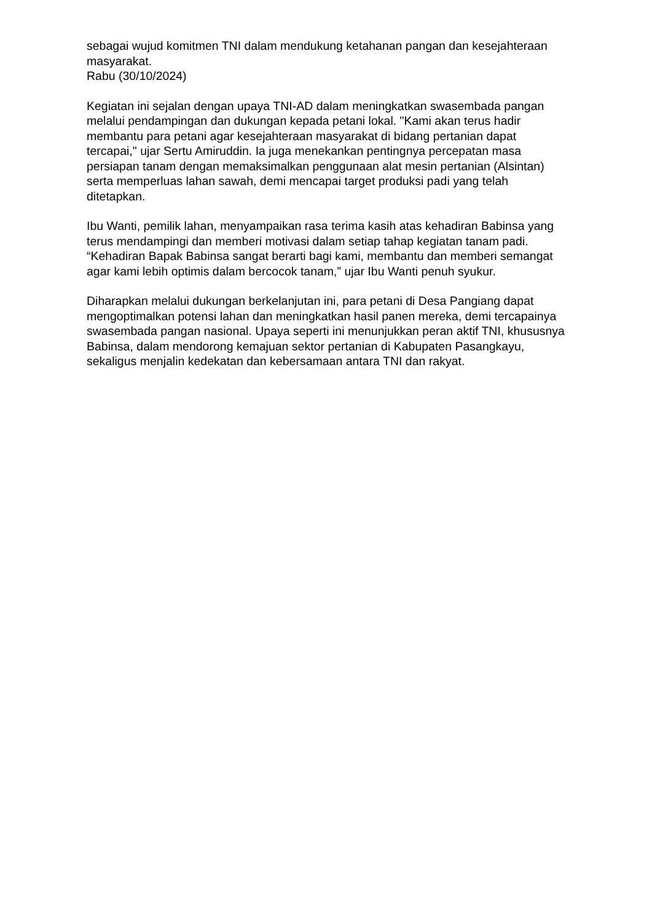sebagai wujud komitmen TNI dalam mendukung ketahanan pangan dan kesejahteraan masyarakat.
Rabu (30/10/2024)
Kegiatan ini sejalan dengan upaya TNI-AD dalam meningkatkan swasembada pangan melalui pendampingan dan dukungan kepada petani lokal. "Kami akan terus hadir membantu para petani agar kesejahteraan masyarakat di bidang pertanian dapat tercapai," ujar Sertu Amiruddin. Ia juga menekankan pentingnya percepatan masa persiapan tanam dengan memaksimalkan penggunaan alat mesin pertanian (Alsintan) serta memperluas lahan sawah, demi mencapai target produksi padi yang telah ditetapkan.
Ibu Wanti, pemilik lahan, menyampaikan rasa terima kasih atas kehadiran Babinsa yang terus mendampingi dan memberi motivasi dalam setiap tahap kegiatan tanam padi. “Kehadiran Bapak Babinsa sangat berarti bagi kami, membantu dan memberi semangat agar kami lebih optimis dalam bercocok tanam,” ujar Ibu Wanti penuh syukur.
Diharapkan melalui dukungan berkelanjutan ini, para petani di Desa Pangiang dapat mengoptimalkan potensi lahan dan meningkatkan hasil panen mereka, demi tercapainya swasembada pangan nasional. Upaya seperti ini menunjukkan peran aktif TNI, khususnya Babinsa, dalam mendorong kemajuan sektor pertanian di Kabupaten Pasangkayu, sekaligus menjalin kedekatan dan kebersamaan antara TNI dan rakyat.